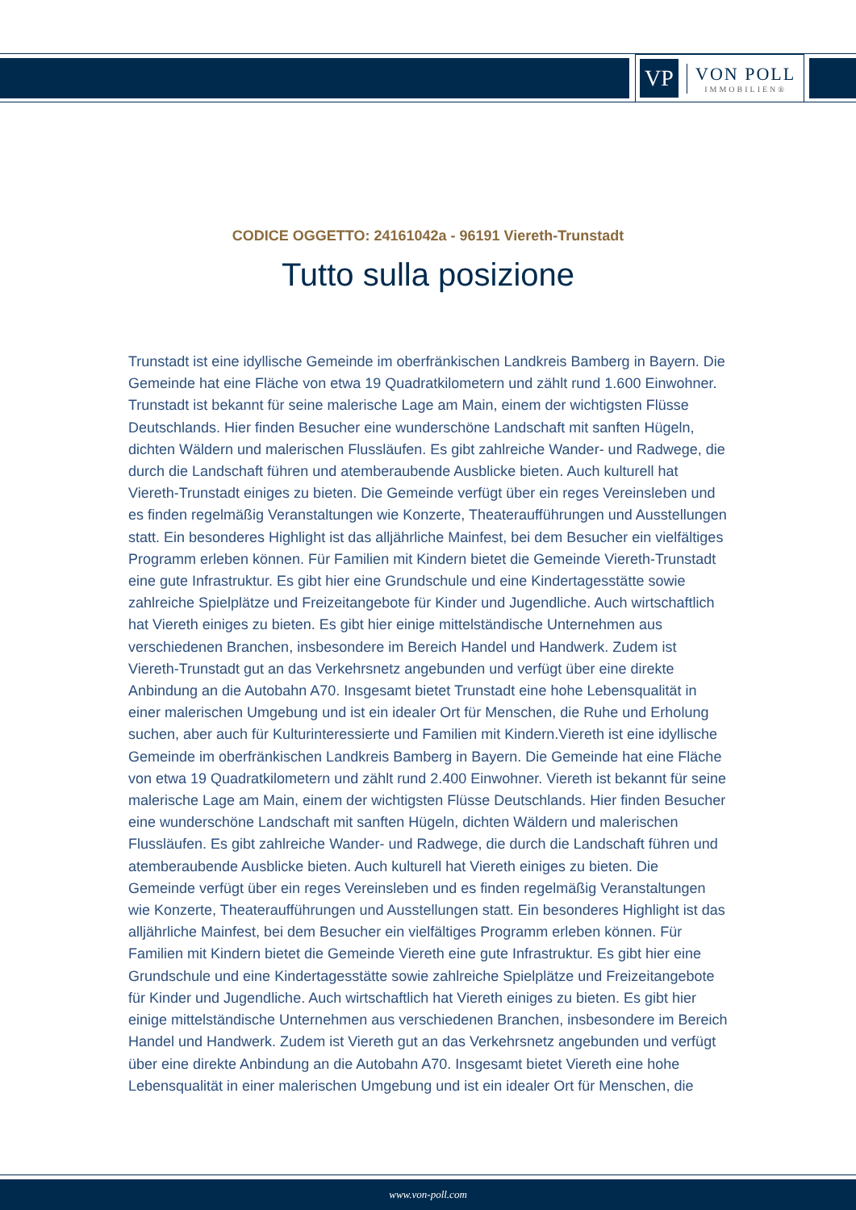VP
VON POLL
IMMOBILIEN®
CODICE OGGETTO: 24161042a - 96191 Viereth-Trunstadt
Tutto sulla posizione
Trunstadt ist eine idyllische Gemeinde im oberfränkischen Landkreis Bamberg in Bayern. Die Gemeinde hat eine Fläche von etwa 19 Quadratkilometern und zählt rund 1.600 Einwohner. Trunstadt ist bekannt für seine malerische Lage am Main, einem der wichtigsten Flüsse Deutschlands. Hier finden Besucher eine wunderschöne Landschaft mit sanften Hügeln, dichten Wäldern und malerischen Flussläufen. Es gibt zahlreiche Wander- und Radwege, die durch die Landschaft führen und atemberaubende Ausblicke bieten. Auch kulturell hat Viereth-Trunstadt einiges zu bieten. Die Gemeinde verfügt über ein reges Vereinsleben und es finden regelmäßig Veranstaltungen wie Konzerte, Theateraufführungen und Ausstellungen statt. Ein besonderes Highlight ist das alljährliche Mainfest, bei dem Besucher ein vielfältiges Programm erleben können. Für Familien mit Kindern bietet die Gemeinde Viereth-Trunstadt eine gute Infrastruktur. Es gibt hier eine Grundschule und eine Kindertagesstätte sowie zahlreiche Spielplätze und Freizeitangebote für Kinder und Jugendliche. Auch wirtschaftlich hat Viereth einiges zu bieten. Es gibt hier einige mittelständische Unternehmen aus verschiedenen Branchen, insbesondere im Bereich Handel und Handwerk. Zudem ist Viereth-Trunstadt gut an das Verkehrsnetz angebunden und verfügt über eine direkte Anbindung an die Autobahn A70. Insgesamt bietet Trunstadt eine hohe Lebensqualität in einer malerischen Umgebung und ist ein idealer Ort für Menschen, die Ruhe und Erholung suchen, aber auch für Kulturinteressierte und Familien mit Kindern.Viereth ist eine idyllische Gemeinde im oberfränkischen Landkreis Bamberg in Bayern. Die Gemeinde hat eine Fläche von etwa 19 Quadratkilometern und zählt rund 2.400 Einwohner. Viereth ist bekannt für seine malerische Lage am Main, einem der wichtigsten Flüsse Deutschlands. Hier finden Besucher eine wunderschöne Landschaft mit sanften Hügeln, dichten Wäldern und malerischen Flussläufen. Es gibt zahlreiche Wander- und Radwege, die durch die Landschaft führen und atemberaubende Ausblicke bieten. Auch kulturell hat Viereth einiges zu bieten. Die Gemeinde verfügt über ein reges Vereinsleben und es finden regelmäßig Veranstaltungen wie Konzerte, Theateraufführungen und Ausstellungen statt. Ein besonderes Highlight ist das alljährliche Mainfest, bei dem Besucher ein vielfältiges Programm erleben können. Für Familien mit Kindern bietet die Gemeinde Viereth eine gute Infrastruktur. Es gibt hier eine Grundschule und eine Kindertagesstätte sowie zahlreiche Spielplätze und Freizeitangebote für Kinder und Jugendliche. Auch wirtschaftlich hat Viereth einiges zu bieten. Es gibt hier einige mittelständische Unternehmen aus verschiedenen Branchen, insbesondere im Bereich Handel und Handwerk. Zudem ist Viereth gut an das Verkehrsnetz angebunden und verfügt über eine direkte Anbindung an die Autobahn A70. Insgesamt bietet Viereth eine hohe Lebensqualität in einer malerischen Umgebung und ist ein idealer Ort für Menschen, die
www.von-poll.com